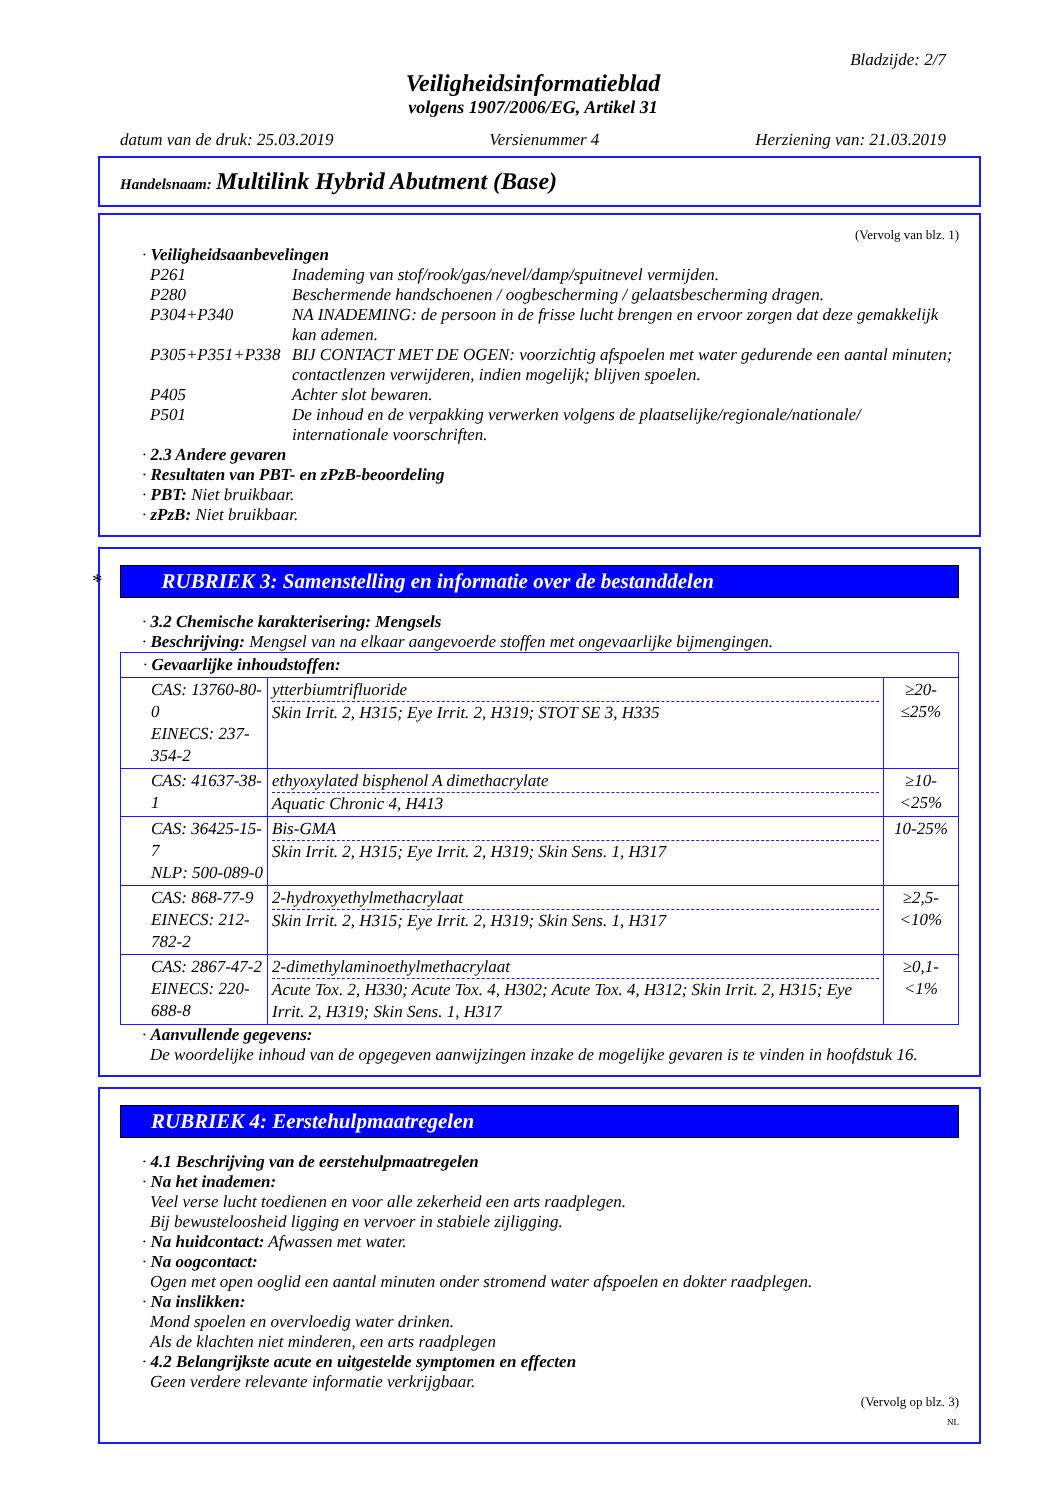Bladzijde: 2/7
Veiligheidsinformatieblad
volgens 1907/2006/EG, Artikel 31
datum van de druk: 25.03.2019 Versienummer 4 Herziening van: 21.03.2019
Handelsnaam: Multilink Hybrid Abutment (Base)
(Vervolg van blz. 1)
· Veiligheidsaanbevelingen
| P261 | Inademing van stof/rook/gas/nevel/damp/spuitnevel vermijden. |
| P280 | Beschermende handschoenen / oogbescherming / gelaatsbescherming dragen. |
| P304+P340 | NA INADEMING: de persoon in de frisse lucht brengen en ervoor zorgen dat deze gemakkelijk kan ademen. |
| P305+P351+P338 | BIJ CONTACT MET DE OGEN: voorzichtig afspoelen met water gedurende een aantal minuten; contactlenzen verwijderen, indien mogelijk; blijven spoelen. |
| P405 | Achter slot bewaren. |
| P501 | De inhoud en de verpakking verwerken volgens de plaatselijke/regionale/nationale/ internationale voorschriften. |
· 2.3 Andere gevaren
· Resultaten van PBT- en zPzB-beoordeling
· PBT: Niet bruikbaar.
· zPzB: Niet bruikbaar.
*RUBRIEK 3: Samenstelling en informatie over de bestanddelen
· 3.2 Chemische karakterisering: Mengsels
· Beschrijving: Mengsel van na elkaar aangevoerde stoffen met ongevaarlijke bijmengingen.
| · Gevaarlijke inhoudstoffen: | | |
| CAS: 13760-80-0 EINECS: 237-354-2 | ytterbiumtrifluoride Skin Irrit. 2, H315; Eye Irrit. 2, H319; STOT SE 3, H335 | ≥20-≤25% |
| CAS: 41637-38-1 | ethyoxylated bisphenol A dimethacrylate Aquatic Chronic 4, H413 | ≥10-<25% |
| CAS: 36425-15-7 NLP: 500-089-0 | Bis-GMA Skin Irrit. 2, H315; Eye Irrit. 2, H319; Skin Sens. 1, H317 | 10-25% |
| CAS: 868-77-9 EINECS: 212-782-2 | 2-hydroxyethylmethacrylaat Skin Irrit. 2, H315; Eye Irrit. 2, H319; Skin Sens. 1, H317 | ≥2,5-<10% |
| CAS: 2867-47-2 EINECS: 220-688-8 | 2-dimethylaminoethylmethacrylaat Acute Tox. 2, H330; Acute Tox. 4, H302; Acute Tox. 4, H312; Skin Irrit. 2, H315; Eye Irrit. 2, H319; Skin Sens. 1, H317 | ≥0,1-<1% |
· Aanvullende gegevens:
De woordelijke inhoud van de opgegeven aanwijzingen inzake de mogelijke gevaren is te vinden in hoofdstuk 16.
RUBRIEK 4: Eerstehulpmaatregelen
· 4.1 Beschrijving van de eerstehulpmaatregelen
· Na het inademen:
Veel verse lucht toedienen en voor alle zekerheid een arts raadplegen.
Bij bewusteloosheid ligging en vervoer in stabiele zijligging.
· Na huidcontact: Afwassen met water.
· Na oogcontact:
Ogen met open ooglid een aantal minuten onder stromend water afspoelen en dokter raadplegen.
· Na inslikken:
Mond spoelen en overvloedig water drinken.
Als de klachten niet minderen, een arts raadplegen
· 4.2 Belangrijkste acute en uitgestelde symptomen en effecten
Geen verdere relevante informatie verkrijgbaar.
(Vervolg op blz. 3)
NL